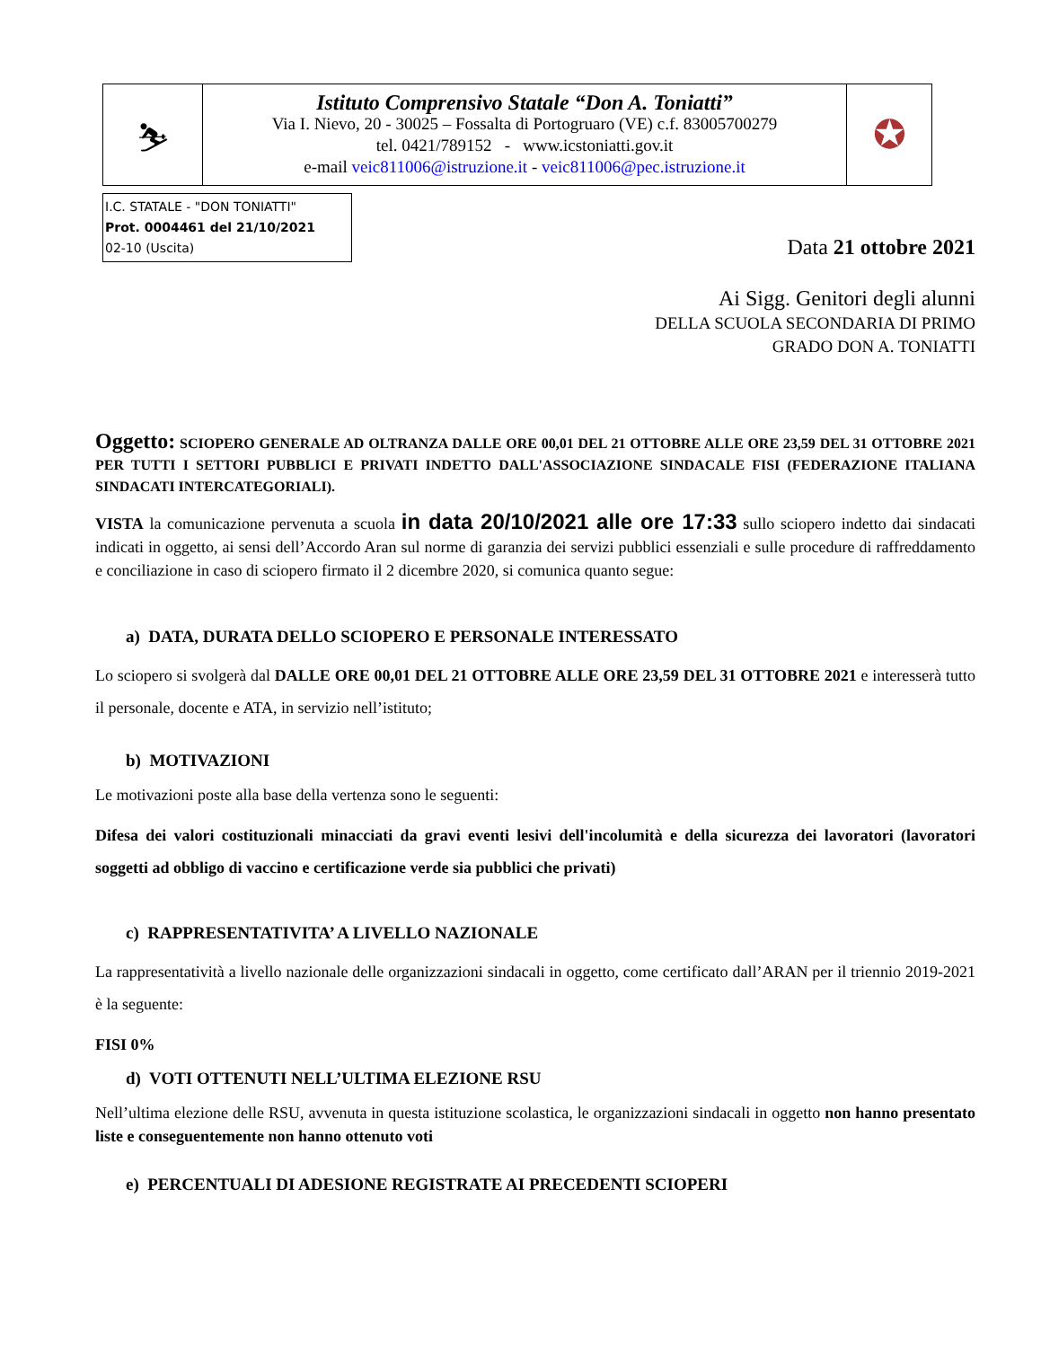| ⛷ | Istituto Comprensivo Statale “Don A. Toniatti” Via I. Nievo, 20 - 30025 – Fossalta di Portogruaro (VE) c.f. 83005700279 tel. 0421/789152 - www.icstoniatti.gov.it e-mail veic811006@istruzione.it - veic811006@pec.istruzione.it | ✪ |
I.C. STATALE - "DON TONIATTI"
Prot. 0004461 del 21/10/2021
02-10 (Uscita)
Data 21 ottobre 2021
Ai Sigg. Genitori degli alunni
DELLA SCUOLA SECONDARIA DI PRIMO
GRADO DON A. TONIATTI
Oggetto: SCIOPERO GENERALE AD OLTRANZA DALLE ORE 00,01 DEL 21 OTTOBRE ALLE ORE 23,59 DEL 31 OTTOBRE 2021 PER TUTTI I SETTORI PUBBLICI E PRIVATI INDETTO DALL'ASSOCIAZIONE SINDACALE FISI (FEDERAZIONE ITALIANA SINDACATI INTERCATEGORIALI).
VISTA la comunicazione pervenuta a scuola in data 20/10/2021 alle ore 17:33 sullo sciopero indetto dai sindacati indicati in oggetto, ai sensi dell’Accordo Aran sul norme di garanzia dei servizi pubblici essenziali e sulle procedure di raffreddamento e conciliazione in caso di sciopero firmato il 2 dicembre 2020, si comunica quanto segue:
a) DATA, DURATA DELLO SCIOPERO E PERSONALE INTERESSATO
Lo sciopero si svolgerà dal DALLE ORE 00,01 DEL 21 OTTOBRE ALLE ORE 23,59 DEL 31 OTTOBRE 2021 e interesserà tutto il personale, docente e ATA, in servizio nell’istituto;
b) MOTIVAZIONI
Le motivazioni poste alla base della vertenza sono le seguenti:
Difesa dei valori costituzionali minacciati da gravi eventi lesivi dell'incolumità e della sicurezza dei lavoratori (lavoratori soggetti ad obbligo di vaccino e certificazione verde sia pubblici che privati)
c) RAPPRESENTATIVITA’ A LIVELLO NAZIONALE
La rappresentatività a livello nazionale delle organizzazioni sindacali in oggetto, come certificato dall’ARAN per il triennio 2019-2021 è la seguente:
FISI 0%
d) VOTI OTTENUTI NELL’ULTIMA ELEZIONE RSU
Nell’ultima elezione delle RSU, avvenuta in questa istituzione scolastica, le organizzazioni sindacali in oggetto non hanno presentato liste e conseguentemente non hanno ottenuto voti
e) PERCENTUALI DI ADESIONE REGISTRATE AI PRECEDENTI SCIOPERI